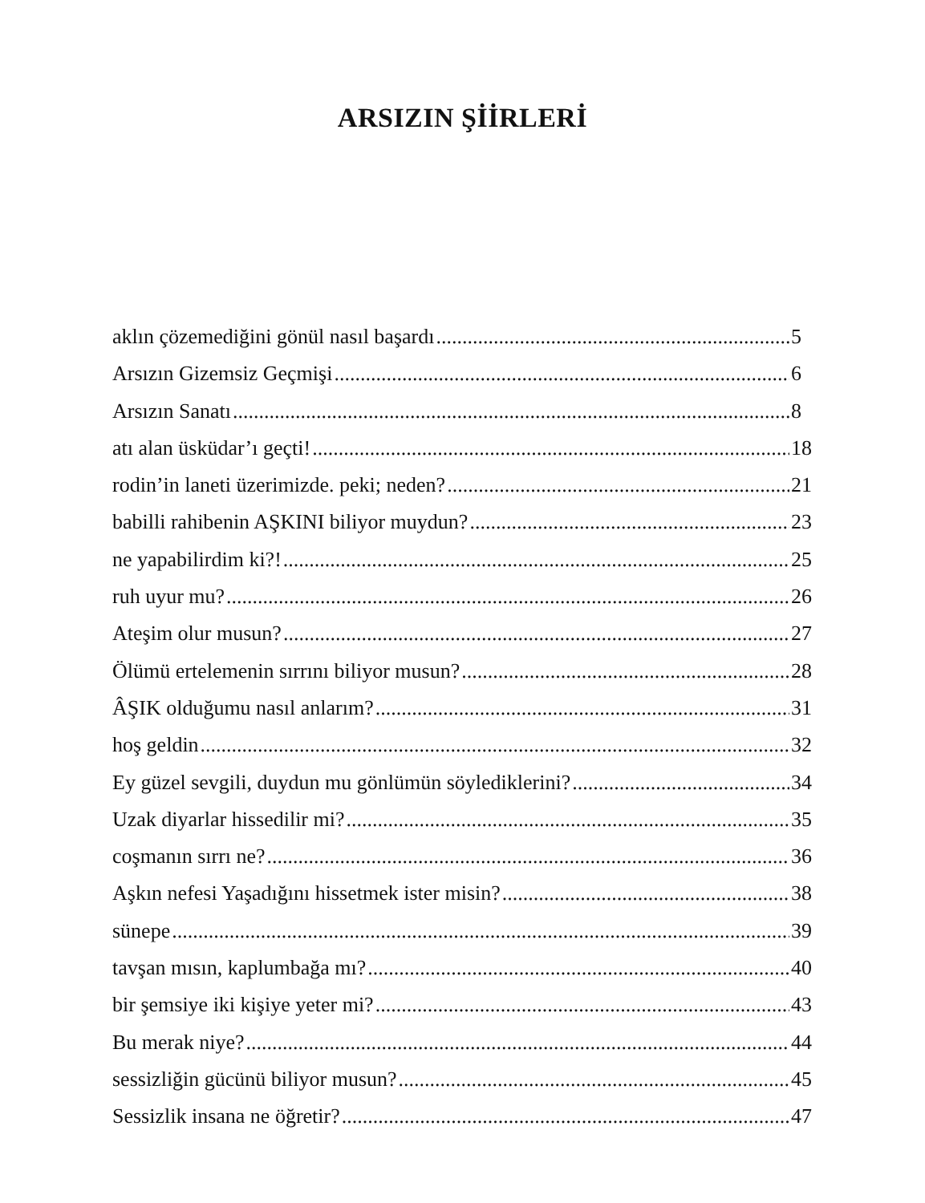ARSIZIN ŞİİRLERİ
aklın çözemediğini gönül nasıl başardı 5
Arsızın Gizemsiz Geçmişi 6
Arsızın Sanatı 8
atı alan üsküdar’ı geçti! 18
rodin’in laneti üzerimizde. peki; neden? 21
babilli rahibenin AŞKINI biliyor muydun? 23
ne yapabilirdim ki?! 25
ruh uyur mu? 26
Ateşim olur musun? 27
Ölümü ertelemenin sırrını biliyor musun? 28
ÂŞIK olduğumu nasıl anlarım? 31
hoş geldin 32
Ey güzel sevgili, duydun mu gönlümün söylediklerini? 34
Uzak diyarlar hissedilir mi? 35
coşmanın sırrı ne? 36
Aşkın nefesi Yaşadığını hissetmek ister misin? 38
sünepe 39
tavşan mısın, kaplumbağa mı? 40
bir şemsiye iki kişiye yeter mi? 43
Bu merak niye? 44
sessizliğin gücünü biliyor musun? 45
Sessizlik insana ne öğretir? 47